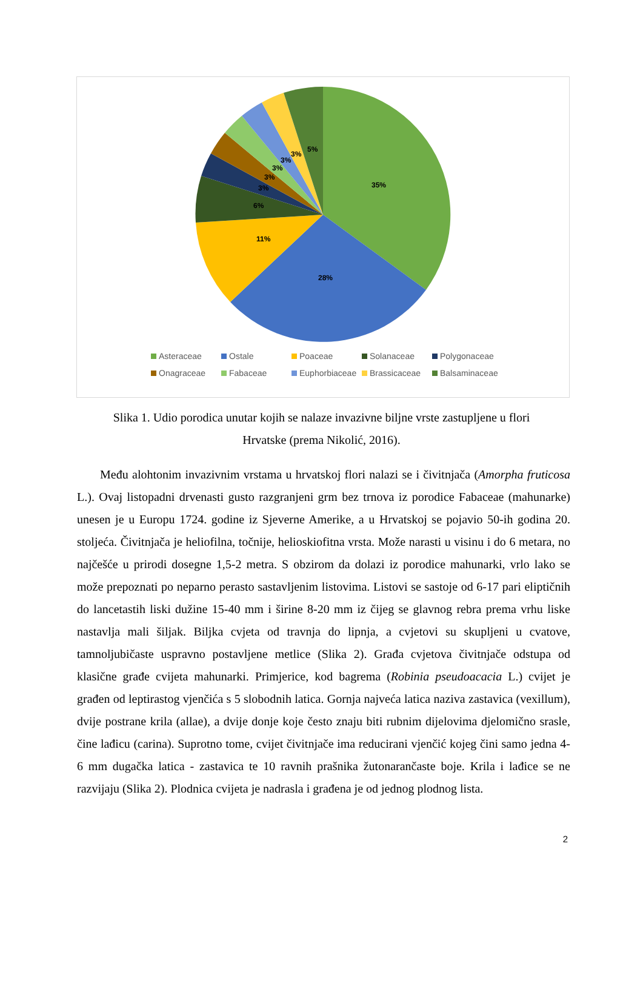35%
28%
11%
6%
3%
3%
3%
3%
3%
5%
Asteraceae Ostale Poaceae Solanaceae Polygonaceae Onagraceae Fabaceae Euphorbiaceae Brassicaceae Balsaminaceae
Slika 1. Udio porodica unutar kojih se nalaze invazivne biljne vrste zastupljene u flori Hrvatske (prema Nikolić, 2016).
Među alohtonim invazivnim vrstama u hrvatskoj flori nalazi se i čivitnjača (Amorpha fruticosa L.). Ovaj listopadni drvenasti gusto razgranjeni grm bez trnova iz porodice Fabaceae (mahunarke) unesen je u Europu 1724. godine iz Sjeverne Amerike, a u Hrvatskoj se pojavio 50-ih godina 20. stoljeća. Čivitnjača je heliofilna, točnije, helioskiofitna vrsta. Može narasti u visinu i do 6 metara, no najčešće u prirodi dosegne 1,5-2 metra. S obzirom da dolazi iz porodice mahunarki, vrlo lako se može prepoznati po neparno perasto sastavljenim listovima. Listovi se sastoje od 6-17 pari eliptičnih do lancetastih liski dužine 15-40 mm i širine 8-20 mm iz čijeg se glavnog rebra prema vrhu liske nastavlja mali šiljak. Biljka cvjeta od travnja do lipnja, a cvjetovi su skupljeni u cvatove, tamnoljubičaste uspravno postavljene metlice (Slika 2). Građa cvjetova čivitnjače odstupa od klasične građe cvijeta mahunarki. Primjerice, kod bagrema (Robinia pseudoacacia L.) cvijet je građen od leptirastog vjenčića s 5 slobodnih latica. Gornja najveća latica naziva zastavica (vexillum), dvije postrane krila (allae), a dvije donje koje često znaju biti rubnim dijelovima djelomično srasle, čine lađicu (carina). Suprotno tome, cvijet čivitnjače ima reducirani vjenčić kojeg čini samo jedna 4-6 mm dugačka latica - zastavica te 10 ravnih prašnika žutonarančaste boje. Krila i lađice se ne razvijaju (Slika 2). Plodnica cvijeta je nadrasla i građena je od jednog plodnog lista.
2